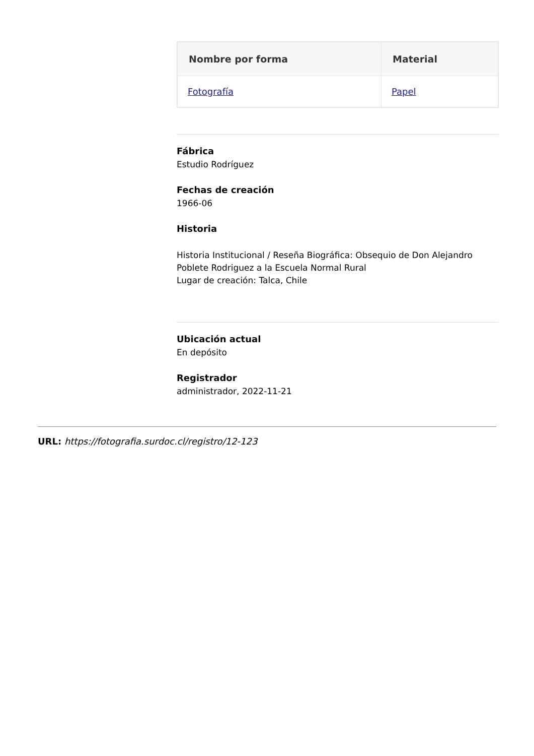| Nombre por forma | Material |
| --- | --- |
| Fotografía | Papel |
Fábrica
Estudio Rodríguez
Fechas de creación
1966-06
Historia
Historia Institucional / Reseña Biográfica: Obsequio de Don Alejandro Poblete Rodriguez a la Escuela Normal Rural
Lugar de creación: Talca, Chile
Ubicación actual
En depósito
Registrador
administrador, 2022-11-21
URL: https://fotografia.surdoc.cl/registro/12-123